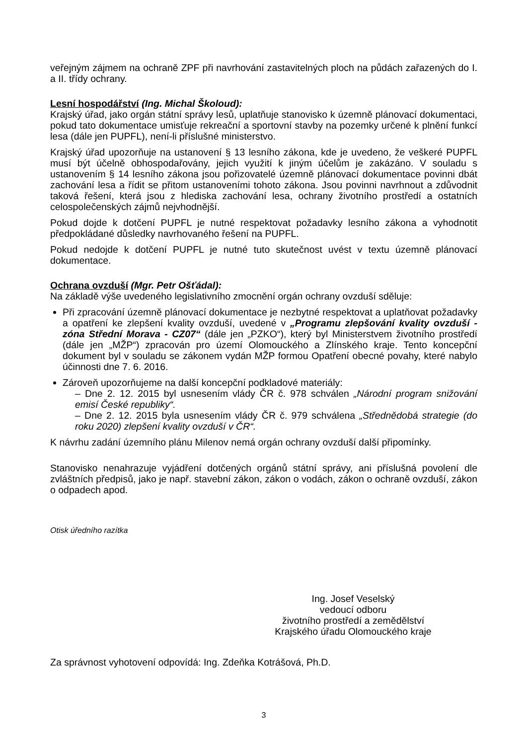veřejným zájmem na ochraně ZPF při navrhování zastavitelných ploch na půdách zařazených do I. a II. třídy ochrany.
Lesní hospodářství (Ing. Michal Školoud):
Krajský úřad, jako orgán státní správy lesů, uplatňuje stanovisko k územně plánovací dokumentaci, pokud tato dokumentace umisťuje rekreační a sportovní stavby na pozemky určené k plnění funkcí lesa (dále jen PUPFL), není-li příslušné ministerstvo.
Krajský úřad upozorňuje na ustanovení § 13 lesního zákona, kde je uvedeno, že veškeré PUPFL musí být účelně obhospodařovány, jejich využití k jiným účelům je zakázáno. V souladu s ustanovením § 14 lesního zákona jsou pořizovatelé územně plánovací dokumentace povinni dbát zachování lesa a řídit se přitom ustanoveními tohoto zákona. Jsou povinni navrhnout a zdůvodnit taková řešení, která jsou z hlediska zachování lesa, ochrany životního prostředí a ostatních celospolečenských zájmů nejvhodnější.
Pokud dojde k dotčení PUPFL je nutné respektovat požadavky lesního zákona a vyhodnotit předpokládané důsledky navrhovaného řešení na PUPFL.
Pokud nedojde k dotčení PUPFL je nutné tuto skutečnost uvést v textu územně plánovací dokumentace.
Ochrana ovzduší (Mgr. Petr Ošťádal):
Na základě výše uvedeného legislativního zmocnění orgán ochrany ovzduší sděluje:
Při zpracování územně plánovací dokumentace je nezbytné respektovat a uplatňovat požadavky a opatření ke zlepšení kvality ovzduší, uvedené v „Programu zlepšování kvality ovzduší - zóna Střední Morava - CZ07“ (dále jen „PZKO“), který byl Ministerstvem životního prostředí (dále jen „MŽP“) zpracován pro území Olomouckého a Zlínského kraje. Tento koncepční dokument byl v souladu se zákonem vydán MŽP formou Opatření obecné povahy, které nabylo účinnosti dne 7. 6. 2016.
Zároveň upozorňujeme na další koncepční podkladové materiály:
– Dne 2. 12. 2015 byl usnesením vlády ČR č. 978 schválen „Národní program snižování emisí České republiky“.
– Dne 2. 12. 2015 byla usnesením vlády ČR č. 979 schválena „Střednědobá strategie (do roku 2020) zlepšení kvality ovzduší v ČR“.
K návrhu zadání územního plánu Milenov nemá orgán ochrany ovzduší další připomínky.
Stanovisko nenahrazuje vyjádření dotčených orgánů státní správy, ani příslušná povolení dle zvláštních předpisů, jako je např. stavební zákon, zákon o vodách, zákon o ochraně ovzduší, zákon o odpadech apod.
Otisk úředního razítka
Ing. Josef Veselský
vedoucí odboru
životního prostředí a zemědělství
Krajského úřadu Olomouckého kraje
Za správnost vyhotovení odpovídá: Ing. Zdeňka Kotrášová, Ph.D.
3